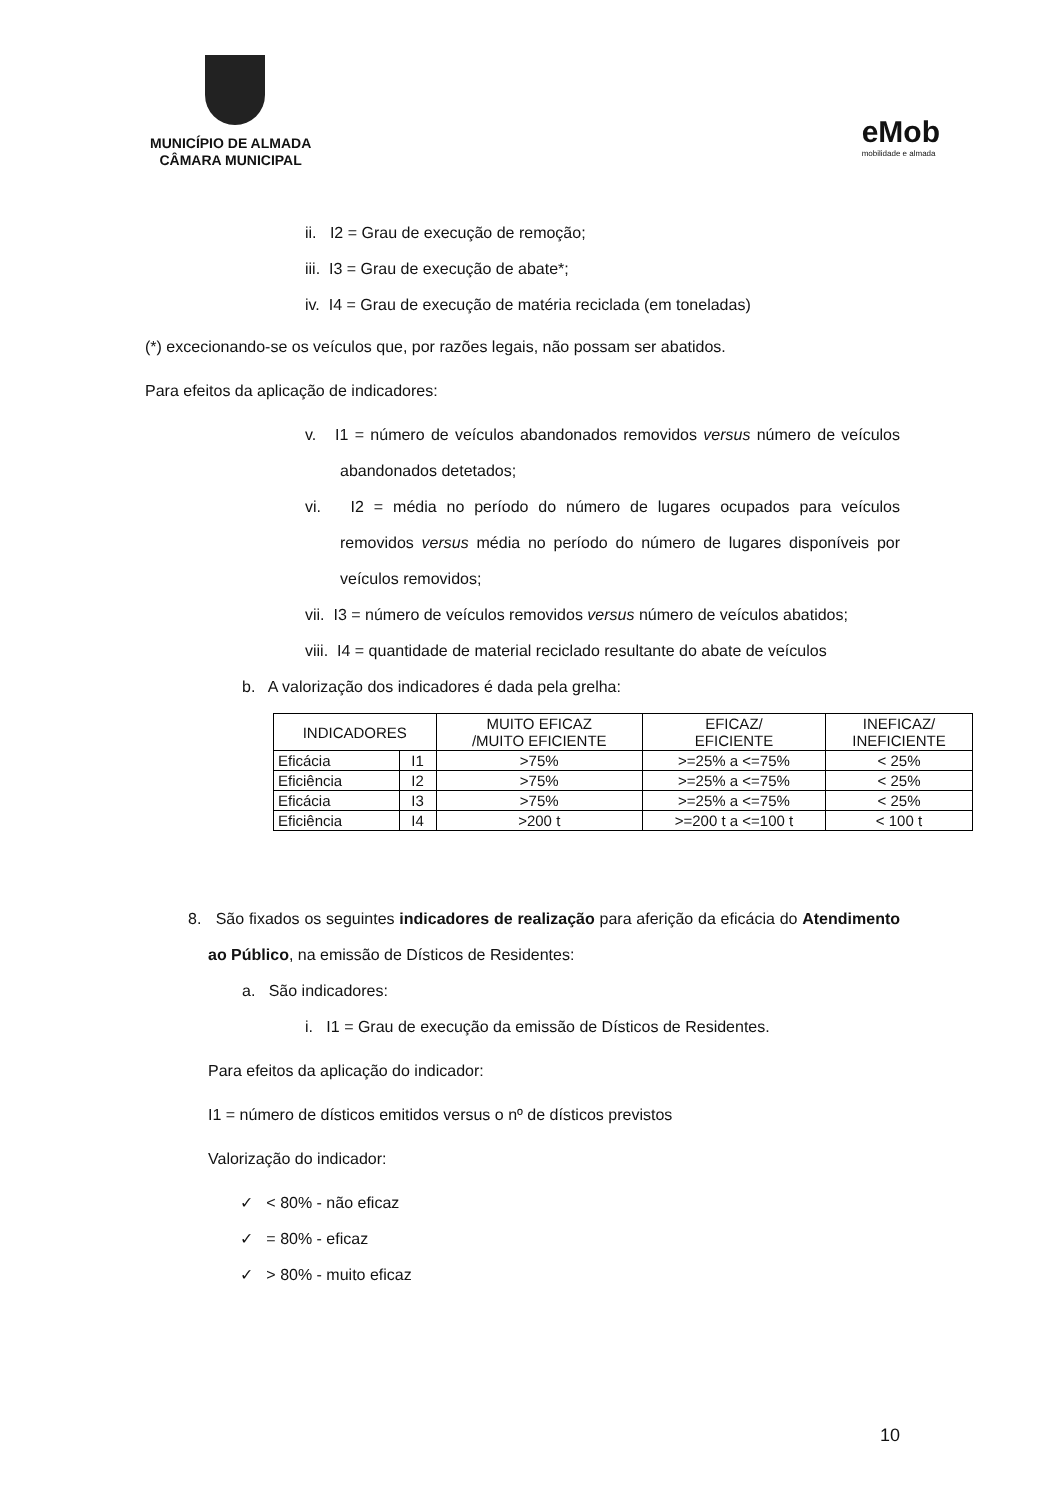MUNICÍPIO DE ALMADA
CÂMARA MUNICIPAL
eMob
mobilidade e almada
ii. I2 = Grau de execução de remoção;
iii. I3 = Grau de execução de abate*;
iv. I4 = Grau de execução de matéria reciclada (em toneladas)
(*) excecionando-se os veículos que, por razões legais, não possam ser abatidos.
Para efeitos da aplicação de indicadores:
v. I1 = número de veículos abandonados removidos versus número de veículos abandonados detetados;
vi. I2 = média no período do número de lugares ocupados para veículos removidos versus média no período do número de lugares disponíveis por veículos removidos;
vii. I3 = número de veículos removidos versus número de veículos abatidos;
viii. I4 = quantidade de material reciclado resultante do abate de veículos
b. A valorização dos indicadores é dada pela grelha:
| INDICADORES | | MUITO EFICAZ /MUITO EFICIENTE | EFICAZ/ EFICIENTE | INEFICAZ/ INEFICIENTE |
| --- | --- | --- | --- | --- |
| Eficácia | I1 | >75% | >=25% a <=75% | < 25% |
| Eficiência | I2 | >75% | >=25% a <=75% | < 25% |
| Eficácia | I3 | >75% | >=25% a <=75% | < 25% |
| Eficiência | I4 | >200 t | >=200 t a <=100 t | < 100 t |
8. São fixados os seguintes indicadores de realização para aferição da eficácia do Atendimento ao Público, na emissão de Dísticos de Residentes:
a. São indicadores:
i. I1 = Grau de execução da emissão de Dísticos de Residentes.
Para efeitos da aplicação do indicador:
I1 = número de dísticos emitidos versus o nº de dísticos previstos
Valorização do indicador:
✓ < 80% - não eficaz
✓ = 80% - eficaz
✓ > 80% - muito eficaz
10